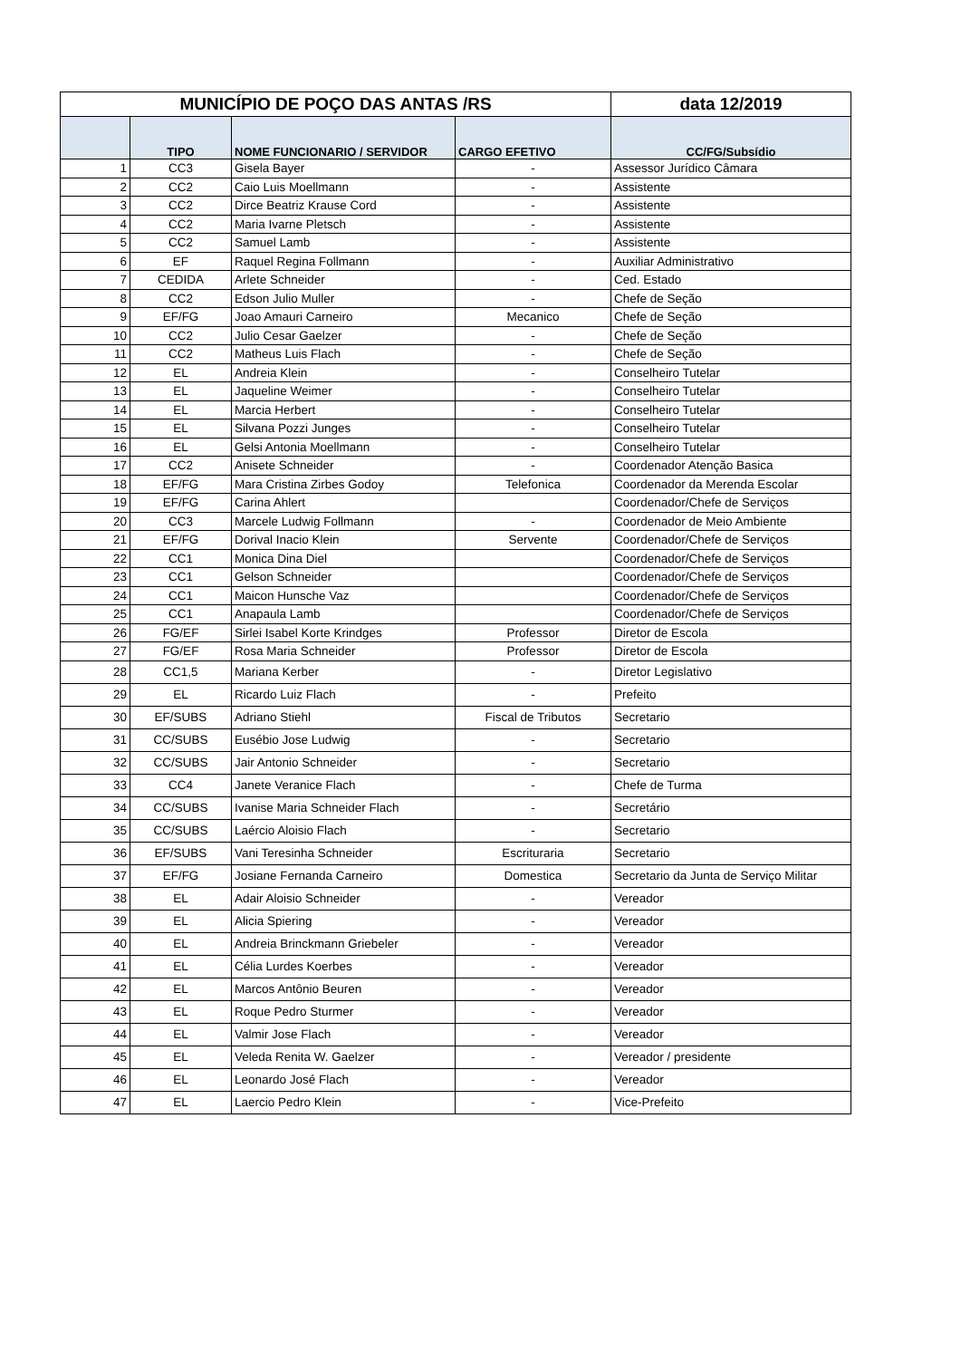| MUNICÍPIO DE POÇO DAS ANTAS /RS | | | | data 12/2019 |
| --- | --- | --- | --- | --- |
| | TIPO | NOME FUNCIONARIO / SERVIDOR | CARGO EFETIVO | CC/FG/Subsídio |
| 1 | CC3 | Gisela Bayer | - | Assessor Jurídico Câmara |
| 2 | CC2 | Caio Luis Moellmann | - | Assistente |
| 3 | CC2 | Dirce Beatriz Krause Cord | - | Assistente |
| 4 | CC2 | Maria Ivarne Pletsch | - | Assistente |
| 5 | CC2 | Samuel Lamb | - | Assistente |
| 6 | EF | Raquel Regina Follmann | - | Auxiliar Administrativo |
| 7 | CEDIDA | Arlete Schneider | - | Ced. Estado |
| 8 | CC2 | Edson Julio Muller | - | Chefe de Seção |
| 9 | EF/FG | Joao Amauri Carneiro | Mecanico | Chefe de Seção |
| 10 | CC2 | Julio Cesar Gaelzer | - | Chefe de Seção |
| 11 | CC2 | Matheus Luis Flach | - | Chefe de Seção |
| 12 | EL | Andreia Klein | - | Conselheiro Tutelar |
| 13 | EL | Jaqueline Weimer | - | Conselheiro Tutelar |
| 14 | EL | Marcia Herbert | - | Conselheiro Tutelar |
| 15 | EL | Silvana Pozzi Junges | - | Conselheiro Tutelar |
| 16 | EL | Gelsi Antonia Moellmann | - | Conselheiro Tutelar |
| 17 | CC2 | Anisete Schneider | - | Coordenador Atenção Basica |
| 18 | EF/FG | Mara Cristina Zirbes Godoy | Telefonica | Coordenador da Merenda Escolar |
| 19 | EF/FG | Carina Ahlert | | Coordenador/Chefe de Serviços |
| 20 | CC3 | Marcele Ludwig Follmann | - | Coordenador de Meio Ambiente |
| 21 | EF/FG | Dorival Inacio Klein | Servente | Coordenador/Chefe de Serviços |
| 22 | CC1 | Monica Dina Diel | | Coordenador/Chefe de Serviços |
| 23 | CC1 | Gelson Schneider | | Coordenador/Chefe de Serviços |
| 24 | CC1 | Maicon Hunsche Vaz | | Coordenador/Chefe de Serviços |
| 25 | CC1 | Anapaula Lamb | | Coordenador/Chefe de Serviços |
| 26 | FG/EF | Sirlei Isabel Korte Krindges | Professor | Diretor de Escola |
| 27 | FG/EF | Rosa Maria Schneider | Professor | Diretor de Escola |
| 28 | CC1,5 | Mariana Kerber | - | Diretor Legislativo |
| 29 | EL | Ricardo Luiz Flach | - | Prefeito |
| 30 | EF/SUBS | Adriano Stiehl | Fiscal de Tributos | Secretario |
| 31 | CC/SUBS | Eusébio Jose Ludwig | - | Secretario |
| 32 | CC/SUBS | Jair Antonio Schneider | - | Secretario |
| 33 | CC4 | Janete Veranice Flach | - | Chefe de Turma |
| 34 | CC/SUBS | Ivanise Maria Schneider Flach | - | Secretário |
| 35 | CC/SUBS | Laércio Aloisio Flach | - | Secretario |
| 36 | EF/SUBS | Vani Teresinha Schneider | Escrituraria | Secretario |
| 37 | EF/FG | Josiane Fernanda Carneiro | Domestica | Secretario da Junta de Serviço Militar |
| 38 | EL | Adair Aloisio Schneider | - | Vereador |
| 39 | EL | Alicia Spiering | - | Vereador |
| 40 | EL | Andreia Brinckmann Griebeler | - | Vereador |
| 41 | EL | Célia Lurdes Koerbes | - | Vereador |
| 42 | EL | Marcos Antônio Beuren | - | Vereador |
| 43 | EL | Roque Pedro Sturmer | - | Vereador |
| 44 | EL | Valmir Jose Flach | - | Vereador |
| 45 | EL | Veleda Renita W. Gaelzer | - | Vereador / presidente |
| 46 | EL | Leonardo José Flach | - | Vereador |
| 47 | EL | Laercio Pedro Klein | - | Vice-Prefeito |